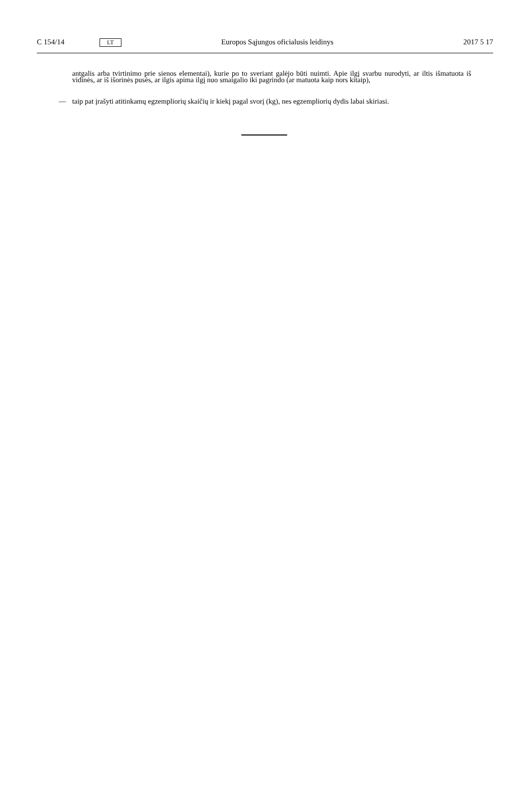C 154/14 LT Europos Sąjungos oficialusis leidinys 2017 5 17
antgalis arba tvirtinimo prie sienos elementai), kurie po to sveriant galėjo būti nuimti. Apie ilgį svarbu nurodyti, ar iltis išmatuota iš vidinės, ar iš išorinės pusės, ar ilgis apima ilgį nuo smaigalio iki pagrindo (ar matuota kaip nors kitaip),
— taip pat įrašyti atitinkamų egzempliorių skaičių ir kiekį pagal svorį (kg), nes egzempliorių dydis labai skiriasi.